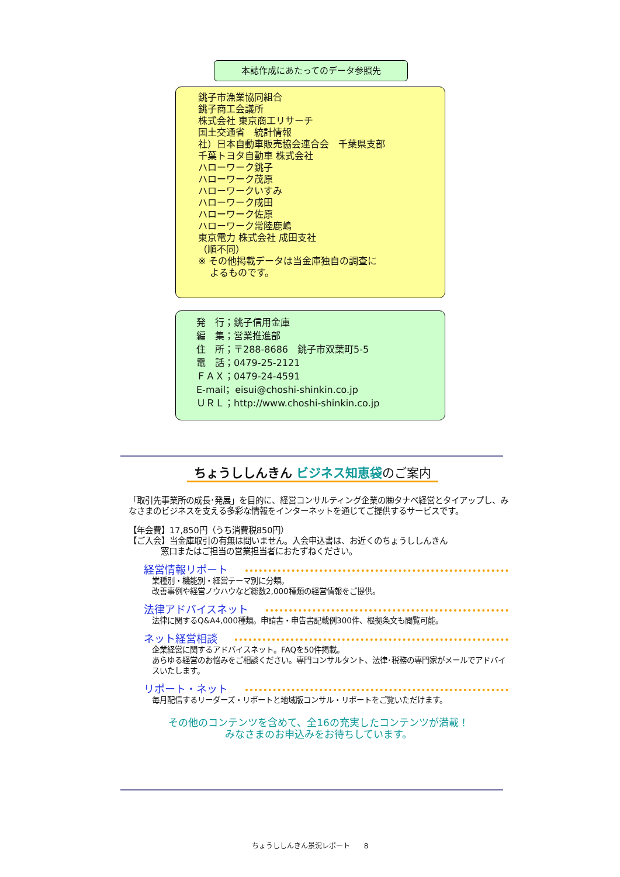本誌作成にあたってのデータ参照先
銚子市漁業協同組合
銚子商工会議所
株式会社 東京商工リサーチ
国土交通省　統計情報
社）日本自動車販売協会連合会　千葉県支部
千葉トヨタ自動車 株式会社
ハローワーク銚子
ハローワーク茂原
ハローワークいすみ
ハローワーク成田
ハローワーク佐原
ハローワーク常陸鹿嶋
東京電力 株式会社 成田支社
（順不同）
※ その他掲載データは当金庫独自の調査に
よるものです。
発　行；銚子信用金庫
編　集；営業推進部
住　所；〒288-8686　銚子市双葉町5-5
電　話；0479-25-2121
ＦＡＸ；0479-24-4591
E-mail；eisui@choshi-shinkin.co.jp
ＵＲＬ；http://www.choshi-shinkin.co.jp
ちょうししんきん ビジネス知恵袋のご案内
「取引先事業所の成長･発展」を目的に、経営コンサルティング企業の㈱タナベ経営とタイアップし、みなさまのビジネスを支える多彩な情報をインターネットを通じてご提供するサービスです。
【年会費】17,850円（うち消費税850円）
【ご入会】当金庫取引の有無は問いません。入会申込書は、お近くのちょうししんきん
窓口またはご担当の営業担当者におたずねください。
経営情報リポート
業種別・機能別・経営テーマ別に分類。
改善事例や経営ノウハウなど総数2,000種類の経営情報をご提供。
法律アドバイスネット
法律に関するQ&A4,000種類。申請書・申告書記載例300件、根拠条文も閲覧可能。
ネット経営相談
企業経営に関するアドバイスネット。FAQを50件掲載。
あらゆる経営のお悩みをご相談ください。専門コンサルタント、法律･税務の専門家がメールでアドバイスいたします。
リポート・ネット
毎月配信するリーダーズ・リポートと地域版コンサル・リポートをご覧いただけます。
その他のコンテンツを含めて、全16の充実したコンテンツが満載！
みなさまのお申込みをお待ちしています。
ちょうししんきん景況レポート　　8